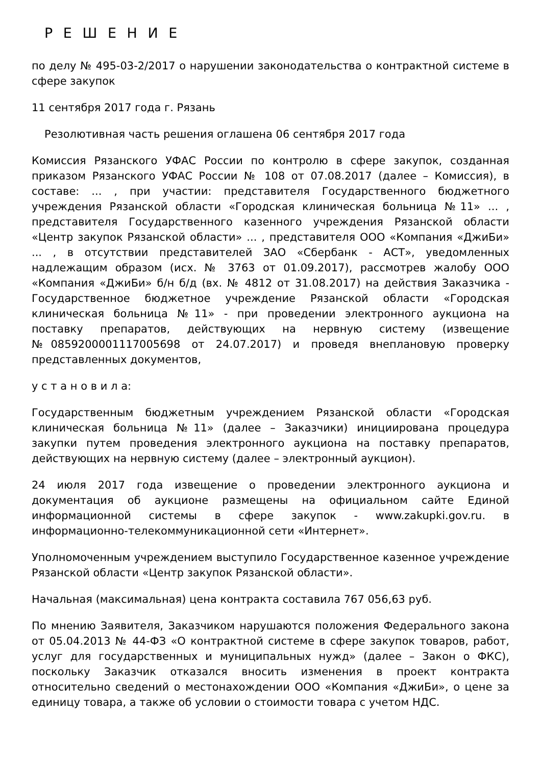Р Е Ш Е Н И Е
по делу № 495-03-2/2017 о нарушении законодательства о контрактной системе в сфере закупок
11 сентября 2017 года г. Рязань
Резолютивная часть решения оглашена 06 сентября 2017 года
Комиссия Рязанского УФАС России по контролю в сфере закупок, созданная приказом Рязанского УФАС России № 108 от 07.08.2017 (далее – Комиссия), в составе: ... , при участии: представителя Государственного бюджетного учреждения Рязанской области «Городская клиническая больница №11» ... , представителя Государственного казенного учреждения Рязанской области «Центр закупок Рязанской области» ... , представителя ООО «Компания «ДжиБи» ... , в отсутствии представителей ЗАО «Сбербанк - АСТ», уведомленных надлежащим образом (исх. № 3763 от 01.09.2017), рассмотрев жалобу ООО «Компания «ДжиБи» б/н б/д (вх. № 4812 от 31.08.2017) на действия Заказчика - Государственное бюджетное учреждение Рязанской области «Городская клиническая больница №11» - при проведении электронного аукциона на поставку препаратов, действующих на нервную систему (извещение №0859200001117005698 от 24.07.2017) и проведя внеплановую проверку представленных документов,
у с т а н о в и л а:
Государственным бюджетным учреждением Рязанской области «Городская клиническая больница №11» (далее – Заказчики) инициирована процедура закупки путем проведения электронного аукциона на поставку препаратов, действующих на нервную систему (далее – электронный аукцион).
24 июля 2017 года извещение о проведении электронного аукциона и документация об аукционе размещены на официальном сайте Единой информационной системы в сфере закупок - www.zakupki.gov.ru. в информационно-телекоммуникационной сети «Интернет».
Уполномоченным учреждением выступило Государственное казенное учреждение Рязанской области «Центр закупок Рязанской области».
Начальная (максимальная) цена контракта составила 767 056,63 руб.
По мнению Заявителя, Заказчиком нарушаются положения Федерального закона от 05.04.2013 № 44-ФЗ «О контрактной системе в сфере закупок товаров, работ, услуг для государственных и муниципальных нужд» (далее – Закон о ФКС), поскольку Заказчик отказался вносить изменения в проект контракта относительно сведений о местонахождении ООО «Компания «ДжиБи», о цене за единицу товара, а также об условии о стоимости товара с учетом НДС.